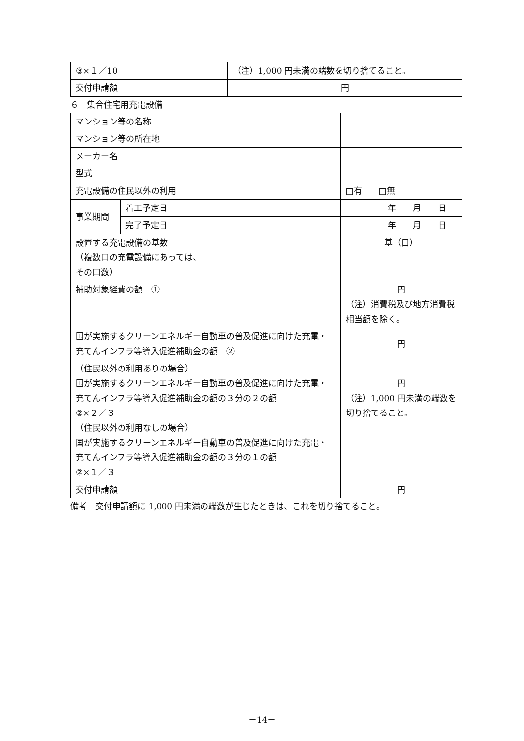| ③×１／10 | （注）1,000 円未満の端数を切り捨てること。 |
| 交付申請額 | 円 |
６　集合住宅用充電設備
| マンション等の名称 | | |
| マンション等の所在地 | | |
| メーカー名 | | |
| 型式 | | |
| 充電設備の住民以外の利用 | | □有 □無 |
| 事業期間 | 着工予定日 | 年 月 日 |
| | 完了予定日 | 年 月 日 |
| 設置する充電設備の基数 （複数口の充電設備にあっては、 その口数） | | 基（口） |
| 補助対象経費の額 ① | | 円 （注）消費税及び地方消費税相当額を除く。 |
| 国が実施するクリーンエネルギー自動車の普及促進に向けた充電・充てんインフラ等導入促進補助金の額 ② | | 円 |
| （住民以外の利用ありの場合） 国が実施するクリーンエネルギー自動車の普及促進に向けた充電・充てんインフラ等導入促進補助金の額の３分の２の額 ②×２／３ （住民以外の利用なしの場合） 国が実施するクリーンエネルギー自動車の普及促進に向けた充電・充てんインフラ等導入促進補助金の額の３分の１の額 ②×１／３ | | 円 （注）1,000 円未満の端数を切り捨てること。 |
| 交付申請額 | | 円 |
備考　交付申請額に 1,000 円未満の端数が生じたときは、これを切り捨てること。
－14－